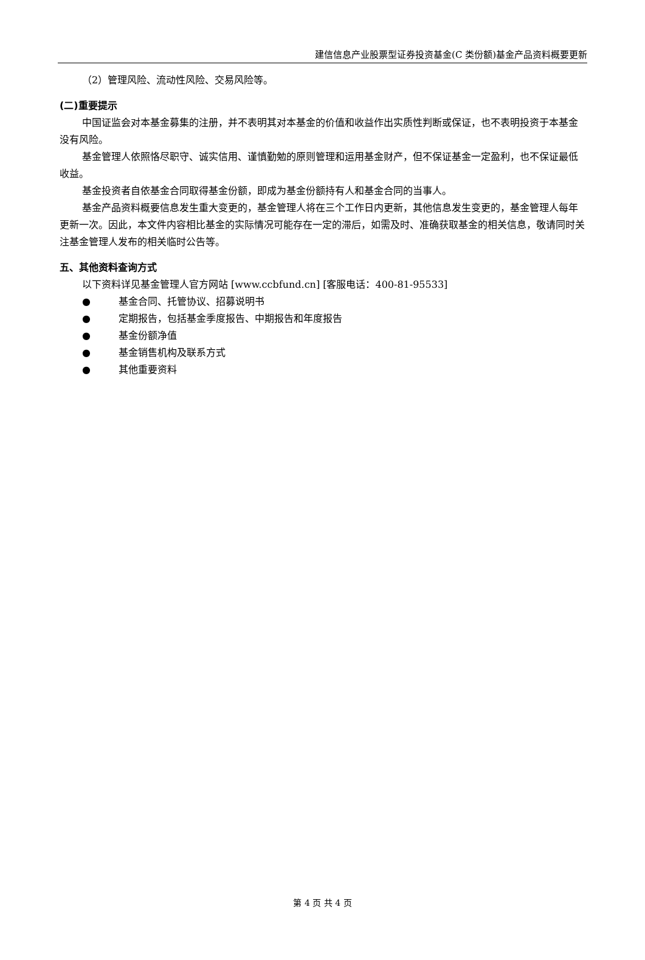建信信息产业股票型证券投资基金(C 类份额)基金产品资料概要更新
（2）管理风险、流动性风险、交易风险等。
(二)重要提示
中国证监会对本基金募集的注册，并不表明其对本基金的价值和收益作出实质性判断或保证，也不表明投资于本基金没有风险。
基金管理人依照恪尽职守、诚实信用、谨慎勤勉的原则管理和运用基金财产，但不保证基金一定盈利，也不保证最低收益。
基金投资者自依基金合同取得基金份额，即成为基金份额持有人和基金合同的当事人。
基金产品资料概要信息发生重大变更的，基金管理人将在三个工作日内更新，其他信息发生变更的，基金管理人每年更新一次。因此，本文件内容相比基金的实际情况可能存在一定的滞后，如需及时、准确获取基金的相关信息，敬请同时关注基金管理人发布的相关临时公告等。
五、其他资料查询方式
以下资料详见基金管理人官方网站 [www.ccbfund.cn] [客服电话：400-81-95533]
● 基金合同、托管协议、招募说明书
● 定期报告，包括基金季度报告、中期报告和年度报告
● 基金份额净值
● 基金销售机构及联系方式
● 其他重要资料
第 4 页 共 4 页